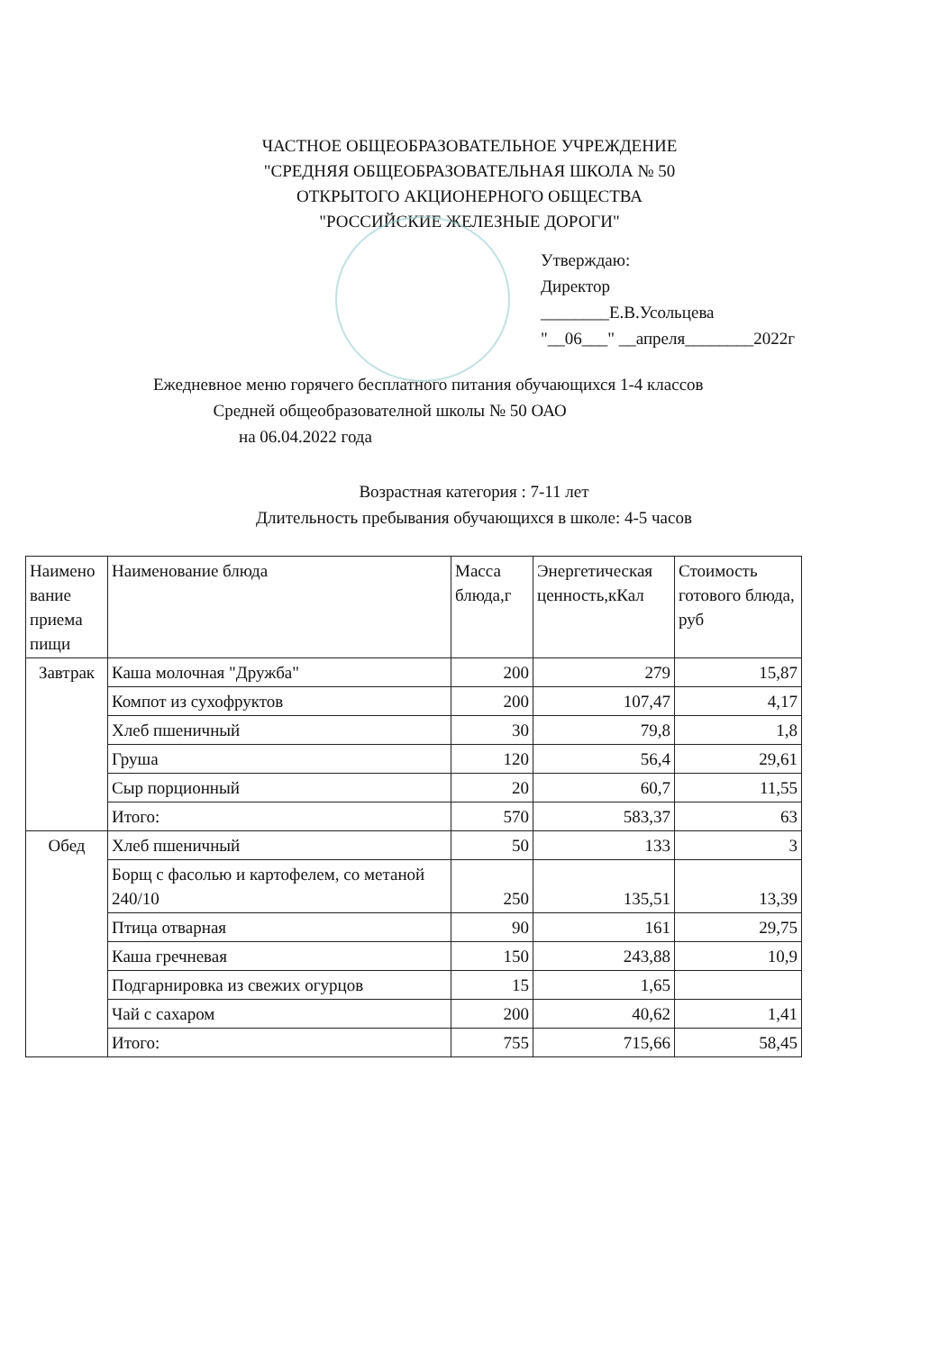ЧАСТНОЕ ОБЩЕОБРАЗОВАТЕЛЬНОЕ УЧРЕЖДЕНИЕ
"СРЕДНЯЯ ОБЩЕОБРАЗОВАТЕЛЬНАЯ ШКОЛА № 50
ОТКРЫТОГО АКЦИОНЕРНОГО ОБЩЕСТВА
"РОССИЙСКИЕ ЖЕЛЕЗНЫЕ ДОРОГИ"
Утверждаю:
Директор
________Е.В.Усольцева
"__06___" __апреля________2022г
Ежедневное меню горячего бесплатного питания обучающихся 1-4 классов
Средней общеобразователной школы № 50 ОАО
на 06.04.2022 года
Возрастная категория : 7-11 лет
Длительность пребывания обучающихся в школе: 4-5 часов
| Наимено вание приема пищи | Наименование блюда | Масса блюда,г | Энергетическая ценность,кКал | Стоимость готового блюда, руб |
| --- | --- | --- | --- | --- |
| Завтрак | Каша молочная "Дружба" | 200 | 279 | 15,87 |
| | Компот из сухофруктов | 200 | 107,47 | 4,17 |
| | Хлеб пшеничный | 30 | 79,8 | 1,8 |
| | Груша | 120 | 56,4 | 29,61 |
| | Сыр порционный | 20 | 60,7 | 11,55 |
| | Итого: | 570 | 583,37 | 63 |
| Обед | Хлеб пшеничный | 50 | 133 | 3 |
| | Борщ с фасолью и картофелем, со метаной 240/10 | 250 | 135,51 | 13,39 |
| | Птица отварная | 90 | 161 | 29,75 |
| | Каша гречневая | 150 | 243,88 | 10,9 |
| | Подгарнировка из свежих огурцов | 15 | 1,65 | |
| | Чай с сахаром | 200 | 40,62 | 1,41 |
| | Итого: | 755 | 715,66 | 58,45 |